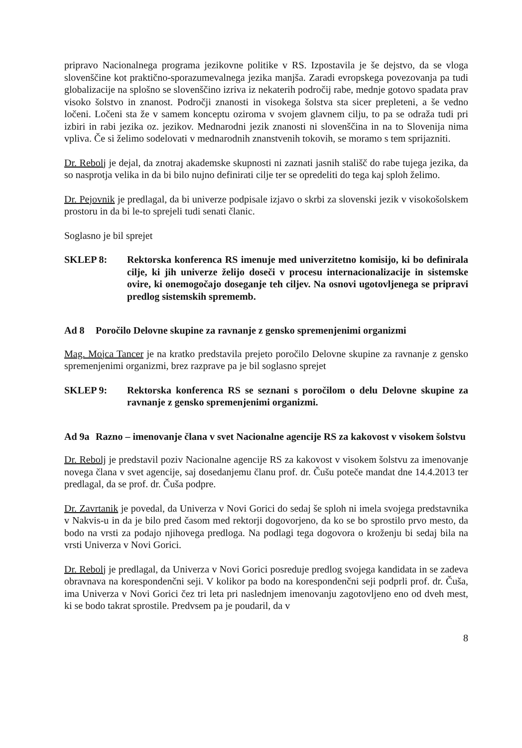pripravo Nacionalnega programa jezikovne politike v RS. Izpostavila je še dejstvo, da se vloga slovenščine kot praktično-sporazumevalnega jezika manjša. Zaradi evropskega povezovanja pa tudi globalizacije na splošno se slovenščino izriva iz nekaterih področij rabe, mednje gotovo spadata prav visoko šolstvo in znanost. Področji znanosti in visokega šolstva sta sicer prepleteni, a še vedno ločeni. Ločeni sta že v samem konceptu oziroma v svojem glavnem cilju, to pa se odraža tudi pri izbiri in rabi jezika oz. jezikov. Mednarodni jezik znanosti ni slovenščina in na to Slovenija nima vpliva. Če si želimo sodelovati v mednarodnih znanstvenih tokovih, se moramo s tem sprijazniti.
Dr. Rebolj je dejal, da znotraj akademske skupnosti ni zaznati jasnih stališč do rabe tujega jezika, da so nasprotja velika in da bi bilo nujno definirati cilje ter se opredeliti do tega kaj sploh želimo.
Dr. Pejovnik je predlagal, da bi univerze podpisale izjavo o skrbi za slovenski jezik v visokošolskem prostoru in da bi le-to sprejeli tudi senati članic.
Soglasno je bil sprejet
SKLEP 8: Rektorska konferenca RS imenuje med univerzitetno komisijo, ki bo definirala cilje, ki jih univerze želijo doseči v procesu internacionalizacije in sistemske ovire, ki onemogočajo doseganje teh ciljev. Na osnovi ugotovljenega se pripravi predlog sistemskih sprememb.
Ad 8 Poročilo Delovne skupine za ravnanje z gensko spremenjenimi organizmi
Mag. Mojca Tancer je na kratko predstavila prejeto poročilo Delovne skupine za ravnanje z gensko spremenjenimi organizmi, brez razprave pa je bil soglasno sprejet
SKLEP 9: Rektorska konferenca RS se seznani s poročilom o delu Delovne skupine za ravnanje z gensko spremenjenimi organizmi.
Ad 9a Razno – imenovanje člana v svet Nacionalne agencije RS za kakovost v visokem šolstvu
Dr. Rebolj je predstavil poziv Nacionalne agencije RS za kakovost v visokem šolstvu za imenovanje novega člana v svet agencije, saj dosedanjemu članu prof. dr. Čušu poteče mandat dne 14.4.2013 ter predlagal, da se prof. dr. Čuša podpre.
Dr. Zavrtanik je povedal, da Univerza v Novi Gorici do sedaj še sploh ni imela svojega predstavnika v Nakvis-u in da je bilo pred časom med rektorji dogovorjeno, da ko se bo sprostilo prvo mesto, da bodo na vrsti za podajo njihovega predloga. Na podlagi tega dogovora o kroženju bi sedaj bila na vrsti Univerza v Novi Gorici.
Dr. Rebolj je predlagal, da Univerza v Novi Gorici posreduje predlog svojega kandidata in se zadeva obravnava na korespondenčni seji. V kolikor pa bodo na korespondenčni seji podprli prof. dr. Čuša, ima Univerza v Novi Gorici čez tri leta pri naslednjem imenovanju zagotovljeno eno od dveh mest, ki se bodo takrat sprostile. Predvsem pa je poudaril, da v
8